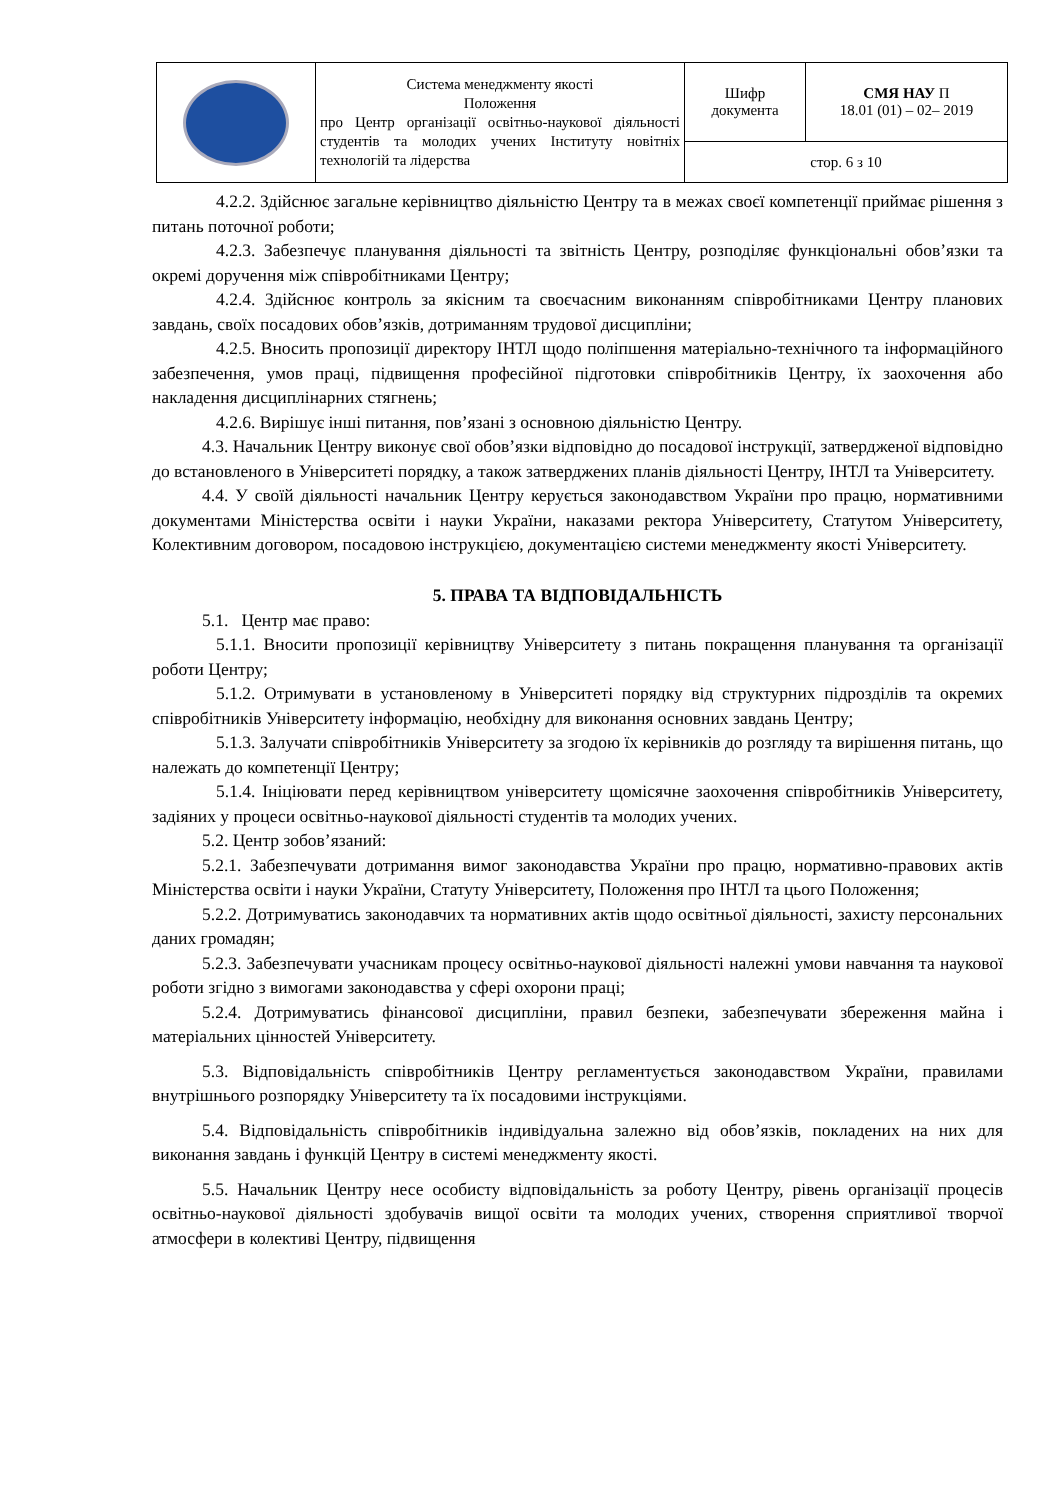| | Система менеджменту якості Положення про Центр організації освітньо-наукової діяльності студентів та молодих учених Інституту новітніх технологій та лідерства | Шифр документа | СМЯ НАУ П 18.01 (01) – 02– 2019 |
| | | стор. 6 з 10 | |
4.2.2. Здійснює загальне керівництво діяльністю Центру та в межах своєї компетенції приймає рішення з питань поточної роботи;
4.2.3. Забезпечує планування діяльності та звітність Центру, розподіляє функціональні обов’язки та окремі доручення між співробітниками Центру;
4.2.4. Здійснює контроль за якісним та своєчасним виконанням співробітниками Центру планових завдань, своїх посадових обов’язків, дотриманням трудової дисципліни;
4.2.5. Вносить пропозиції директору ІНТЛ щодо поліпшення матеріально-технічного та інформаційного забезпечення, умов праці, підвищення професійної підготовки співробітників Центру, їх заохочення або накладення дисциплінарних стягнень;
4.2.6. Вирішує інші питання, пов’язані з основною діяльністю Центру.
4.3. Начальник Центру виконує свої обов’язки відповідно до посадової інструкції, затвердженої відповідно до встановленого в Університеті порядку, а також затверджених планів діяльності Центру, ІНТЛ та Університету.
4.4. У своїй діяльності начальник Центру керується законодавством України про працю, нормативними документами Міністерства освіти і науки України, наказами ректора Університету, Статутом Університету, Колективним договором, посадовою інструкцією, документацією системи менеджменту якості Університету.
5. ПРАВА ТА ВІДПОВІДАЛЬНІСТЬ
5.1. Центр має право:
5.1.1. Вносити пропозиції керівництву Університету з питань покращення планування та організації роботи Центру;
5.1.2. Отримувати в установленому в Університеті порядку від структурних підрозділів та окремих співробітників Університету інформацію, необхідну для виконання основних завдань Центру;
5.1.3. Залучати співробітників Університету за згодою їх керівників до розгляду та вирішення питань, що належать до компетенції Центру;
5.1.4. Ініціювати перед керівництвом університету щомісячне заохочення співробітників Університету, задіяних у процеси освітньо-наукової діяльності студентів та молодих учених.
5.2. Центр зобов’язаний:
5.2.1. Забезпечувати дотримання вимог законодавства України про працю, нормативно-правових актів Міністерства освіти і науки України, Статуту Університету, Положення про ІНТЛ та цього Положення;
5.2.2. Дотримуватись законодавчих та нормативних актів щодо освітньої діяльності, захисту персональних даних громадян;
5.2.3. Забезпечувати учасникам процесу освітньо-наукової діяльності належні умови навчання та наукової роботи згідно з вимогами законодавства у сфері охорони праці;
5.2.4. Дотримуватись фінансової дисципліни, правил безпеки, забезпечувати збереження майна і матеріальних цінностей Університету.
5.3. Відповідальність співробітників Центру регламентується законодавством України, правилами внутрішнього розпорядку Університету та їх посадовими інструкціями.
5.4. Відповідальність співробітників індивідуальна залежно від обов’язків, покладених на них для виконання завдань і функцій Центру в системі менеджменту якості.
5.5. Начальник Центру несе особисту відповідальність за роботу Центру, рівень організації процесів освітньо-наукової діяльності здобувачів вищої освіти та молодих учених, створення сприятливої творчої атмосфери в колективі Центру, підвищення